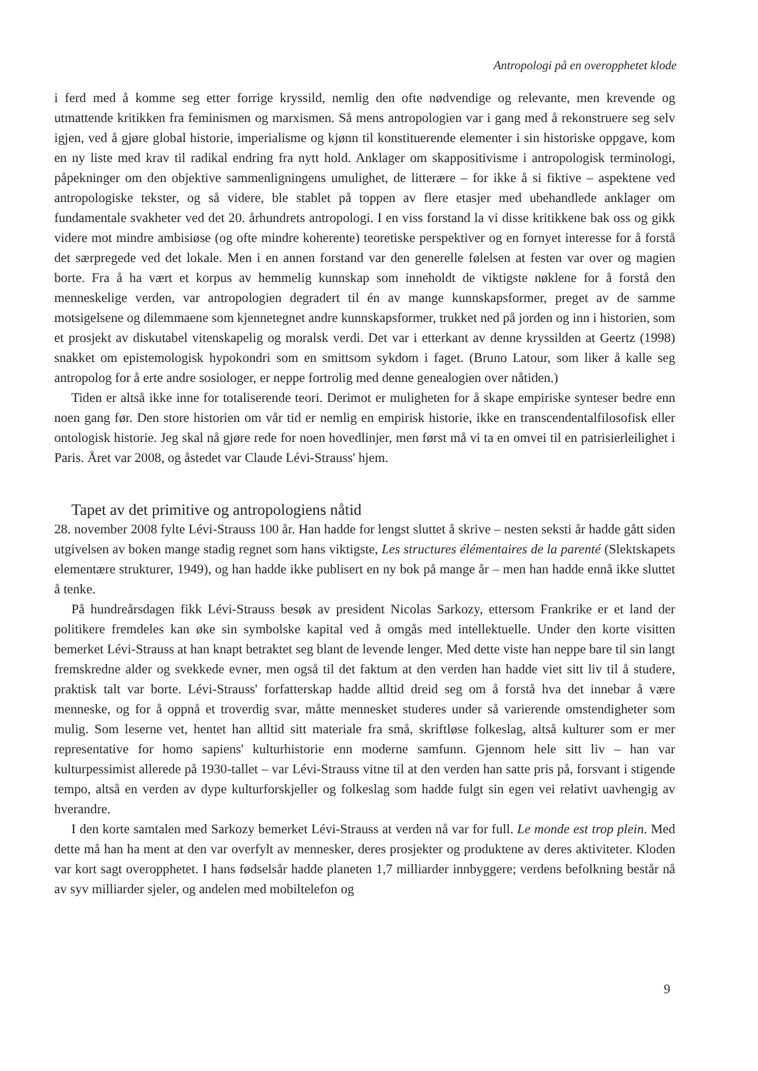Antropologi på en overopphetet klode
i ferd med å komme seg etter forrige kryssild, nemlig den ofte nødvendige og relevante, men krevende og utmattende kritikken fra feminismen og marxismen. Så mens antropologien var i gang med å rekonstruere seg selv igjen, ved å gjøre global historie, imperialisme og kjønn til konstituerende elementer i sin historiske oppgave, kom en ny liste med krav til radikal endring fra nytt hold. Anklager om skappositivisme i antropologisk terminologi, påpekninger om den objektive sammenligningens umulighet, de litterære – for ikke å si fiktive – aspektene ved antropologiske tekster, og så videre, ble stablet på toppen av flere etasjer med ubehandlede anklager om fundamentale svakheter ved det 20. århundrets antropologi. I en viss forstand la vi disse kritikkene bak oss og gikk videre mot mindre ambisiøse (og ofte mindre koherente) teoretiske perspektiver og en fornyet interesse for å forstå det særpregede ved det lokale. Men i en annen forstand var den generelle følelsen at festen var over og magien borte. Fra å ha vært et korpus av hemmelig kunnskap som inneholdt de viktigste nøklene for å forstå den menneskelige verden, var antropologien degradert til én av mange kunnskapsformer, preget av de samme motsigelsene og dilemmaene som kjennetegnet andre kunnskapsformer, trukket ned på jorden og inn i historien, som et prosjekt av diskutabel vitenskapelig og moralsk verdi. Det var i etterkant av denne kryssilden at Geertz (1998) snakket om epistemologisk hypokondri som en smittsom sykdom i faget. (Bruno Latour, som liker å kalle seg antropolog for å erte andre sosiologer, er neppe fortrolig med denne genealogien over nåtiden.)
Tiden er altså ikke inne for totaliserende teori. Derimot er muligheten for å skape empiriske synteser bedre enn noen gang før. Den store historien om vår tid er nemlig en empirisk historie, ikke en transcendentalfilosofisk eller ontologisk historie. Jeg skal nå gjøre rede for noen hovedlinjer, men først må vi ta en omvei til en patrisierleilighet i Paris. Året var 2008, og åstedet var Claude Lévi-Strauss' hjem.
Tapet av det primitive og antropologiens nåtid
28. november 2008 fylte Lévi-Strauss 100 år. Han hadde for lengst sluttet å skrive – nesten seksti år hadde gått siden utgivelsen av boken mange stadig regnet som hans viktigste, Les structures élémentaires de la parenté (Slektskapets elementære strukturer, 1949), og han hadde ikke publisert en ny bok på mange år – men han hadde ennå ikke sluttet å tenke.
På hundreårsdagen fikk Lévi-Strauss besøk av president Nicolas Sarkozy, ettersom Frankrike er et land der politikere fremdeles kan øke sin symbolske kapital ved å omgås med intellektuelle. Under den korte visitten bemerket Lévi-Strauss at han knapt betraktet seg blant de levende lenger. Med dette viste han neppe bare til sin langt fremskredne alder og svekkede evner, men også til det faktum at den verden han hadde viet sitt liv til å studere, praktisk talt var borte. Lévi-Strauss' forfatterskap hadde alltid dreid seg om å forstå hva det innebar å være menneske, og for å oppnå et troverdig svar, måtte mennesket studeres under så varierende omstendigheter som mulig. Som leserne vet, hentet han alltid sitt materiale fra små, skriftløse folkeslag, altså kulturer som er mer representative for homo sapiens' kulturhistorie enn moderne samfunn. Gjennom hele sitt liv – han var kulturpessimist allerede på 1930-tallet – var Lévi-Strauss vitne til at den verden han satte pris på, forsvant i stigende tempo, altså en verden av dype kulturforskjeller og folkeslag som hadde fulgt sin egen vei relativt uavhengig av hverandre.
I den korte samtalen med Sarkozy bemerket Lévi-Strauss at verden nå var for full. Le monde est trop plein. Med dette må han ha ment at den var overfylt av mennesker, deres prosjekter og produktene av deres aktiviteter. Kloden var kort sagt overopphetet. I hans fødselsår hadde planeten 1,7 milliarder innbyggere; verdens befolkning består nå av syv milliarder sjeler, og andelen med mobiltelefon og
9